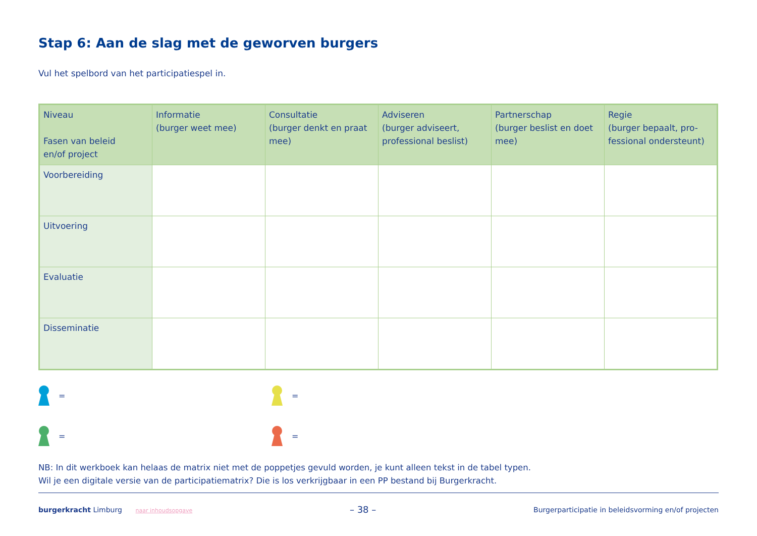Stap 6: Aan de slag met de geworven burgers
Vul het spelbord van het participatiespel in.
| Niveau Fasen van beleid en/of project | Informatie (burger weet mee) | Consultatie (burger denkt en praat mee) | Adviseren (burger adviseert, professional beslist) | Partnerschap (burger beslist en doet mee) | Regie (burger bepaalt, pro-fessional ondersteunt) |
| --- | --- | --- | --- | --- | --- |
| Voorbereiding | | | | | |
| Uitvoering | | | | | |
| Evaluatie | | | | | |
| Disseminatie | | | | | |
=
=
=
=
NB: In dit werkboek kan helaas de matrix niet met de poppetjes gevuld worden, je kunt alleen tekst in de tabel typen.
Wil je een digitale versie van de participatiematrix? Die is los verkrijgbaar in een PP bestand bij Burgerkracht.
burgerkracht Limburg naar inhoudsopgave
– 38 –
Burgerparticipatie in beleidsvorming en/of projecten